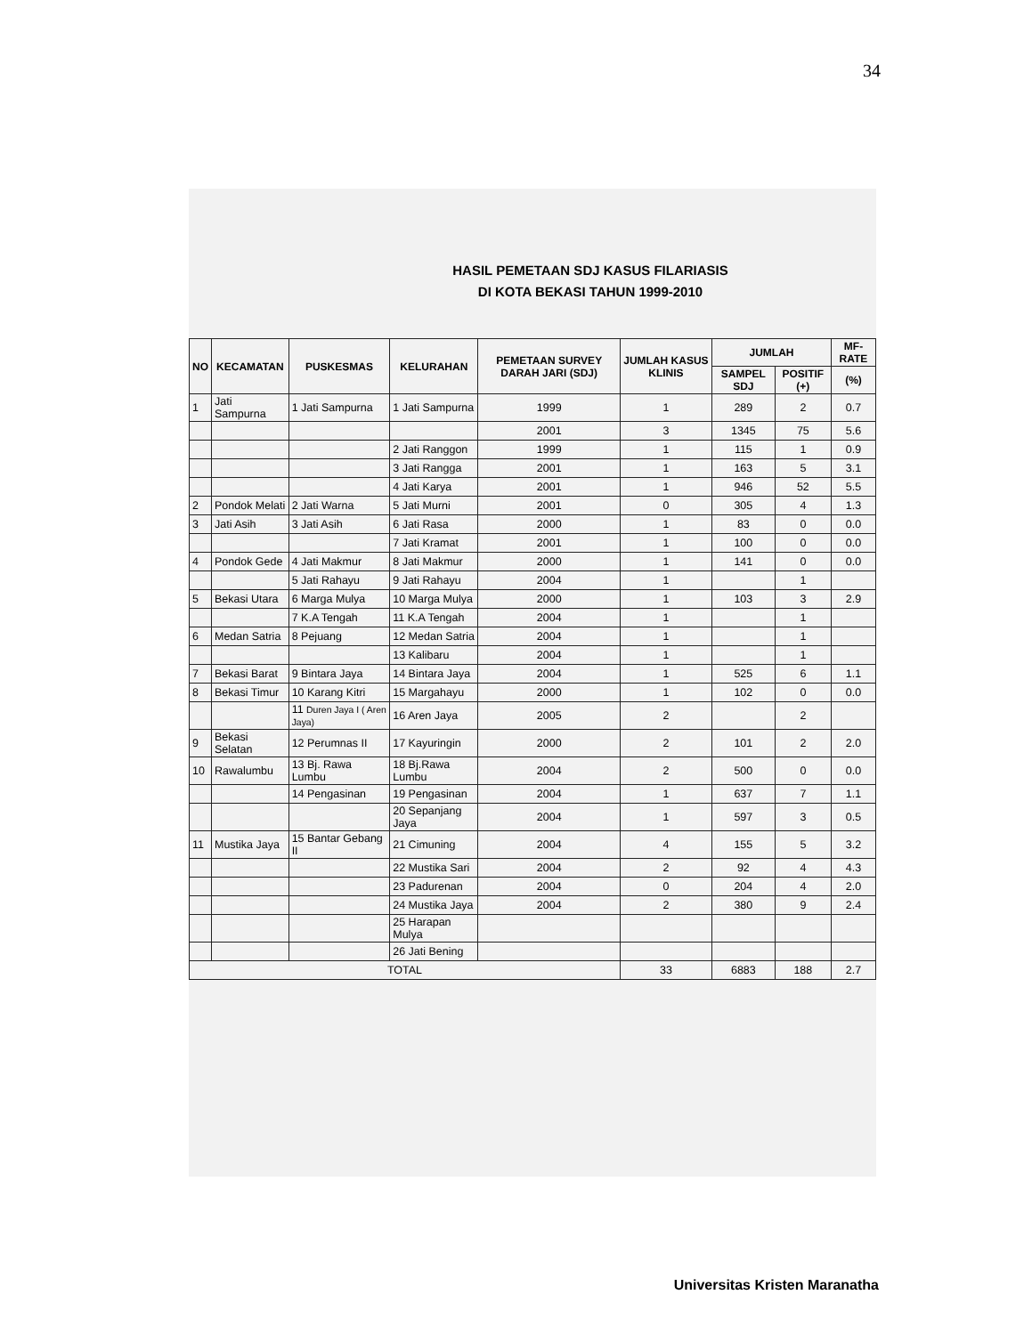34
HASIL PEMETAAN SDJ KASUS FILARIASIS
DI KOTA BEKASI TAHUN 1999-2010
| NO | KECAMATAN | PUSKESMAS | KELURAHAN | PEMETAAN SURVEY DARAH JARI (SDJ) | JUMLAH KASUS KLINIS | JUMLAH | | MF-RATE |
| --- | --- | --- | --- | --- | --- | --- | --- | --- |
| | | | | | | SAMPEL SDJ | POSITIF (+) | (%) |
| 1 | Jati Sampurna | 1 Jati Sampurna | 1 Jati Sampurna | 1999 | 1 | 289 | 2 | 0.7 |
| | | | | 2001 | 3 | 1345 | 75 | 5.6 |
| | | | 2 Jati Ranggon | 1999 | 1 | 115 | 1 | 0.9 |
| | | | 3 Jati Rangga | 2001 | 1 | 163 | 5 | 3.1 |
| | | | 4 Jati Karya | 2001 | 1 | 946 | 52 | 5.5 |
| 2 | Pondok Melati | 2 Jati Warna | 5 Jati Murni | 2001 | 0 | 305 | 4 | 1.3 |
| 3 | Jati Asih | 3 Jati Asih | 6 Jati Rasa | 2000 | 1 | 83 | 0 | 0.0 |
| | | | 7 Jati Kramat | 2001 | 1 | 100 | 0 | 0.0 |
| 4 | Pondok Gede | 4 Jati Makmur | 8 Jati Makmur | 2000 | 1 | 141 | 0 | 0.0 |
| | | 5 Jati Rahayu | 9 Jati Rahayu | 2004 | 1 | | 1 | |
| 5 | Bekasi Utara | 6 Marga Mulya | 10 Marga Mulya | 2000 | 1 | 103 | 3 | 2.9 |
| | | 7 K.A Tengah | 11 K.A Tengah | 2004 | 1 | | 1 | |
| 6 | Medan Satria | 8 Pejuang | 12 Medan Satria | 2004 | 1 | | 1 | |
| | | | 13 Kalibaru | 2004 | 1 | | 1 | |
| 7 | Bekasi Barat | 9 Bintara Jaya | 14 Bintara Jaya | 2004 | 1 | 525 | 6 | 1.1 |
| 8 | Bekasi Timur | 10 Karang Kitri | 15 Margahayu | 2000 | 1 | 102 | 0 | 0.0 |
| | | 11 Duren Jaya I ( Aren Jaya) | 16 Aren Jaya | 2005 | 2 | | 2 | |
| 9 | Bekasi Selatan | 12 Perumnas II | 17 Kayuringin | 2000 | 2 | 101 | 2 | 2.0 |
| 10 | Rawalumbu | 13 Bj. Rawa Lumbu | 18 Bj.Rawa Lumbu | 2004 | 2 | 500 | 0 | 0.0 |
| | | 14 Pengasinan | 19 Pengasinan | 2004 | 1 | 637 | 7 | 1.1 |
| | | | 20 Sepanjang Jaya | 2004 | 1 | 597 | 3 | 0.5 |
| 11 | Mustika Jaya | 15 Bantar Gebang II | 21 Cimuning | 2004 | 4 | 155 | 5 | 3.2 |
| | | | 22 Mustika Sari | 2004 | 2 | 92 | 4 | 4.3 |
| | | | 23 Padurenan | 2004 | 0 | 204 | 4 | 2.0 |
| | | | 24 Mustika Jaya | 2004 | 2 | 380 | 9 | 2.4 |
| | | | 25 Harapan Mulya | | | | | |
| | | | 26 Jati Bening | | | | | |
| TOTAL | | | | | 33 | 6883 | 188 | 2.7 |
Universitas Kristen Maranatha